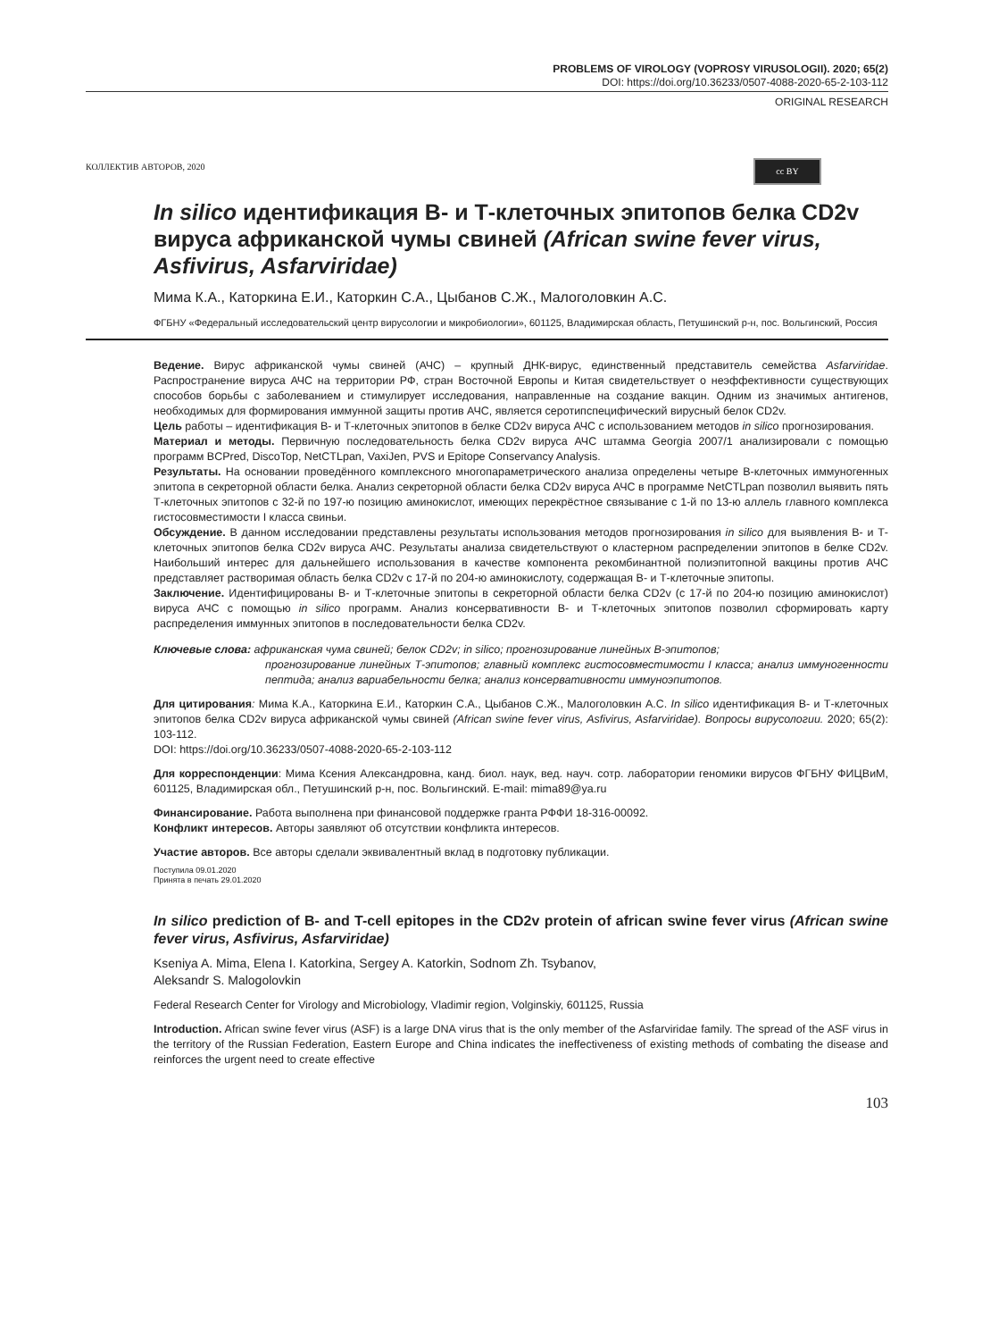PROBLEMS OF VIROLOGY (VOPROSY VIRUSOLOGII). 2020; 65(2)
DOI: https://doi.org/10.36233/0507-4088-2020-65-2-103-112
ORIGINAL RESEARCH
КОЛЛЕКТИВ АВТОРОВ, 2020 cc BY
In silico идентификация В- и Т-клеточных эпитопов белка CD2v вируса африканской чумы свиней (African swine fever virus, Asfivirus, Asfarviridae)
Мима К.А., Каторкина Е.И., Каторкин С.А., Цыбанов С.Ж., Малоголовкин А.С.
ФГБНУ «Федеральный исследовательский центр вирусологии и микробиологии», 601125, Владимирская область, Петушинский р-н, пос. Вольгинский, Россия
Ведение. Вирус африканской чумы свиней (АЧС) – крупный ДНК-вирус, единственный представитель семейства Asfarviridae. Распространение вируса АЧС на территории РФ, стран Восточной Европы и Китая свидетельствует о неэффективности существующих способов борьбы с заболеванием и стимулирует исследования, направленные на создание вакцин. Одним из значимых антигенов, необходимых для формирования иммунной защиты против АЧС, является серотипспецифический вирусный белок CD2v.
Цель работы – идентификация В- и Т-клеточных эпитопов в белке CD2v вируса АЧС с использованием методов in silico прогнозирования.
Материал и методы. Первичную последовательность белка CD2v вируса АЧС штамма Georgia 2007/1 анализировали с помощью программ BCPred, DiscoTop, NetCTLpan, VaxiJen, PVS и Epitope Conservancy Analysis.
Результаты. На основании проведённого комплексного многопараметрического анализа определены четыре В-клеточных иммуногенных эпитопа в секреторной области белка. Анализ секреторной области белка CD2v вируса АЧС в программе NetCTLpan позволил выявить пять Т-клеточных эпитопов с 32-й по 197-ю позицию аминокислот, имеющих перекрёстное связывание с 1-й по 13-ю аллель главного комплекса гистосовместимости I класса свиньи.
Обсуждение. В данном исследовании представлены результаты использования методов прогнозирования in silico для выявления В- и Т-клеточных эпитопов белка CD2v вируса АЧС. Результаты анализа свидетельствуют о кластерном распределении эпитопов в белке CD2v. Наибольший интерес для дальнейшего использования в качестве компонента рекомбинантной полиэпитопной вакцины против АЧС представляет растворимая область белка CD2v с 17-й по 204-ю аминокислоту, содержащая В- и Т-клеточные эпитопы.
Заключение. Идентифицированы В- и Т-клеточные эпитопы в секреторной области белка CD2v (с 17-й по 204-ю позицию аминокислот) вируса АЧС с помощью in silico программ. Анализ консервативности В- и Т-клеточных эпитопов позволил сформировать карту распределения иммунных эпитопов в последовательности белка CD2v.
Ключевые слова: африканская чума свиней; белок CD2v; in silico; прогнозирование линейных В-эпитопов;
прогнозирование линейных Т-эпитопов; главный комплекс гистосовместимости I класса; анализ иммуногенности пептида; анализ вариабельности белка; анализ консервативности иммуноэпитопов.
Для цитирования: Мима К.А., Каторкина Е.И., Каторкин С.А., Цыбанов С.Ж., Малоголовкин А.С. In silico идентификация В- и Т-клеточных эпитопов белка CD2v вируса африканской чумы свиней (African swine fever virus, Asfivirus, Asfarviridae). Вопросы вирусологии. 2020; 65(2): 103-112.
DOI: https://doi.org/10.36233/0507-4088-2020-65-2-103-112
Для корреспонденции: Мима Ксения Александровна, канд. биол. наук, вед. науч. сотр. лаборатории геномики вирусов ФГБНУ ФИЦВиМ, 601125, Владимирская обл., Петушинский р-н, пос. Вольгинский. E-mail: mima89@ya.ru
Финансирование. Работа выполнена при финансовой поддержке гранта РФФИ 18-316-00092.
Конфликт интересов. Авторы заявляют об отсутствии конфликта интересов.
Участие авторов. Все авторы сделали эквивалентный вклад в подготовку публикации.
Поступила 09.01.2020
Принята в печать 29.01.2020
In silico prediction of B- and T-cell epitopes in the CD2v protein of african swine fever virus (African swine fever virus, Asfivirus, Asfarviridae)
Kseniya A. Mima, Elena I. Katorkina, Sergey A. Katorkin, Sodnom Zh. Tsybanov,
Aleksandr S. Malogolovkin
Federal Research Center for Virology and Microbiology, Vladimir region, Volginskiy, 601125, Russia
Introduction. African swine fever virus (ASF) is a large DNA virus that is the only member of the Asfarviridae family. The spread of the ASF virus in the territory of the Russian Federation, Eastern Europe and China indicates the ineffectiveness of existing methods of combating the disease and reinforces the urgent need to create effective
103